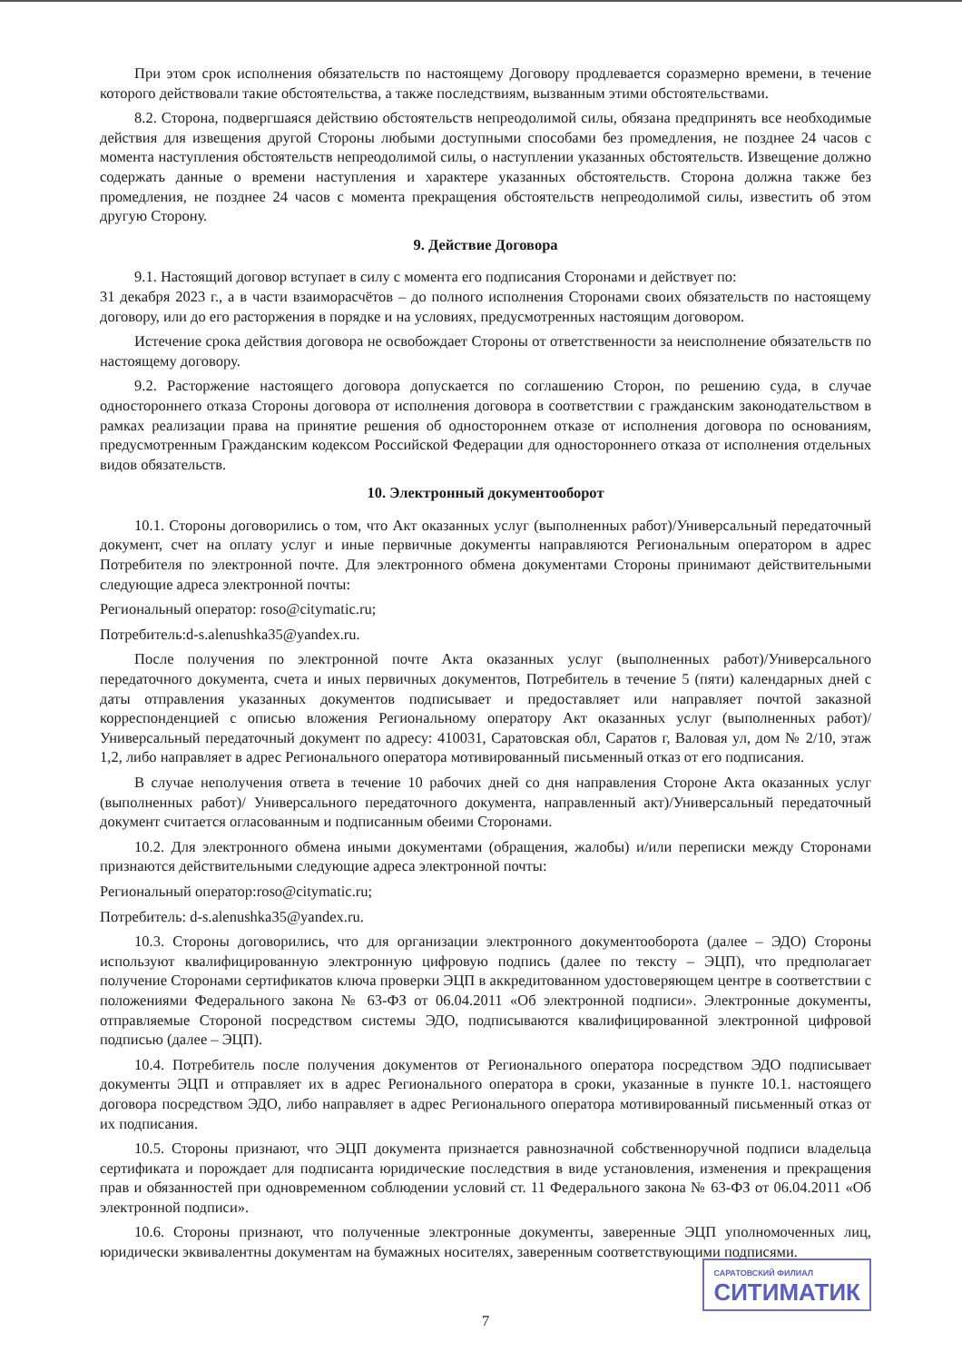При этом срок исполнения обязательств по настоящему Договору продлевается соразмерно времени, в течение которого действовали такие обстоятельства, а также последствиям, вызванным этими обстоятельствами.
8.2. Сторона, подвергшаяся действию обстоятельств непреодолимой силы, обязана предпринять все необходимые действия для извещения другой Стороны любыми доступными способами без промедления, не позднее 24 часов с момента наступления обстоятельств непреодолимой силы, о наступлении указанных обстоятельств. Извещение должно содержать данные о времени наступления и характере указанных обстоятельств. Сторона должна также без промедления, не позднее 24 часов с момента прекращения обстоятельств непреодолимой силы, известить об этом другую Сторону.
9. Действие Договора
9.1. Настоящий договор вступает в силу с момента его подписания Сторонами и действует по:
31 декабря 2023 г., а в части взаиморасчётов – до полного исполнения Сторонами своих обязательств по настоящему договору, или до его расторжения в порядке и на условиях, предусмотренных настоящим договором.
Истечение срока действия договора не освобождает Стороны от ответственности за неисполнение обязательств по настоящему договору.
9.2. Расторжение настоящего договора допускается по соглашению Сторон, по решению суда, в случае одностороннего отказа Стороны договора от исполнения договора в соответствии с гражданским законодательством в рамках реализации права на принятие решения об одностороннем отказе от исполнения договора по основаниям, предусмотренным Гражданским кодексом Российской Федерации для одностороннего отказа от исполнения отдельных видов обязательств.
10. Электронный документооборот
10.1. Стороны договорились о том, что Акт оказанных услуг (выполненных работ)/Универсальный передаточный документ, счет на оплату услуг и иные первичные документы направляются Региональным оператором в адрес Потребителя по электронной почте. Для электронного обмена документами Стороны принимают действительными следующие адреса электронной почты:
Региональный оператор: roso@citymatic.ru;
Потребитель:d-s.alenushka35@yandex.ru.
После получения по электронной почте Акта оказанных услуг (выполненных работ)/Универсального передаточного документа, счета и иных первичных документов, Потребитель в течение 5 (пяти) календарных дней с даты отправления указанных документов подписывает и предоставляет или направляет почтой заказной корреспонденцией с описью вложения Региональному оператору Акт оказанных услуг (выполненных работ)/Универсальный передаточный документ по адресу: 410031, Саратовская обл, Саратов г, Валовая ул, дом № 2/10, этаж 1,2, либо направляет в адрес Регионального оператора мотивированный письменный отказ от его подписания.
В случае неполучения ответа в течение 10 рабочих дней со дня направления Стороне Акта оказанных услуг (выполненных работ)/ Универсального передаточного документа, направленный акт)/Универсальный передаточный документ считается огласованным и подписанным обеими Сторонами.
10.2. Для электронного обмена иными документами (обращения, жалобы) и/или переписки между Сторонами признаются действительными следующие адреса электронной почты:
Региональный оператор:roso@citymatic.ru;
Потребитель: d-s.alenushka35@yandex.ru.
10.3. Стороны договорились, что для организации электронного документооборота (далее – ЭДО) Стороны используют квалифицированную электронную цифровую подпись (далее по тексту – ЭЦП), что предполагает получение Сторонами сертификатов ключа проверки ЭЦП в аккредитованном удостоверяющем центре в соответствии с положениями Федерального закона № 63-ФЗ от 06.04.2011 «Об электронной подписи». Электронные документы, отправляемые Стороной посредством системы ЭДО, подписываются квалифицированной электронной цифровой подписью (далее – ЭЦП).
10.4. Потребитель после получения документов от Регионального оператора посредством ЭДО подписывает документы ЭЦП и отправляет их в адрес Регионального оператора в сроки, указанные в пункте 10.1. настоящего договора посредством ЭДО, либо направляет в адрес Регионального оператора мотивированный письменный отказ от их подписания.
10.5. Стороны признают, что ЭЦП документа признается равнозначной собственноручной подписи владельца сертификата и порождает для подписанта юридические последствия в виде установления, изменения и прекращения прав и обязанностей при одновременном соблюдении условий ст. 11 Федерального закона № 63-ФЗ от 06.04.2011 «Об электронной подписи».
10.6. Стороны признают, что полученные электронные документы, заверенные ЭЦП уполномоченных лиц, юридически эквивалентны документам на бумажных носителях, заверенным соответствующими подписями.
САРАТОВСКИЙ ФИЛИАЛ
СИТИМАТИК
7